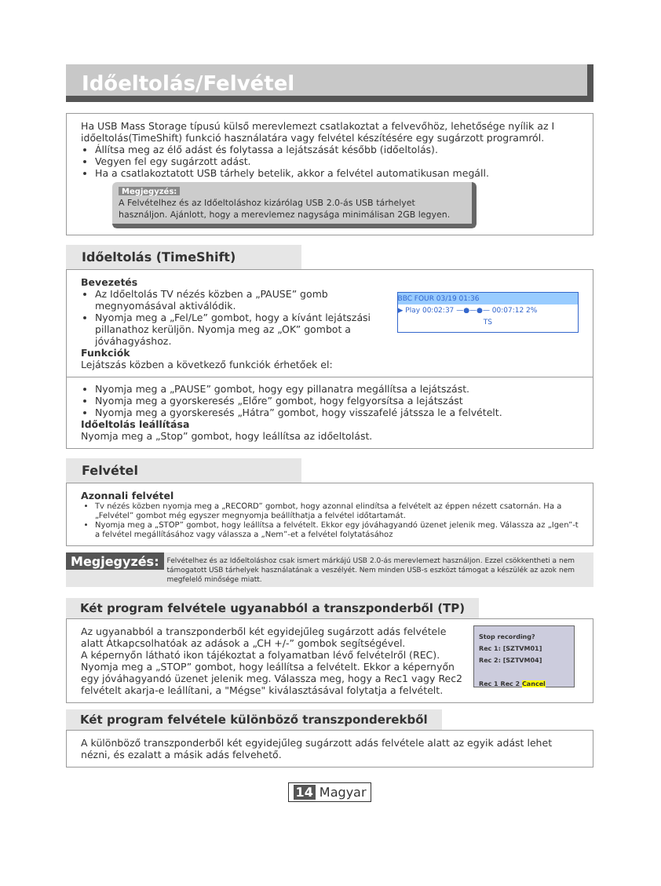Időeltolás/Felvétel
Ha USB Mass Storage típusú külső merevlemezt csatlakoztat a felvevőhöz, lehetősége nyílik az I időeltolás(TimeShift) funkció használatára vagy felvétel készítésére egy sugárzott programról.
Állítsa meg az élő adást és folytassa a lejátszását később (időeltolás).
Vegyen fel egy sugárzott adást.
Ha a csatlakoztatott USB tárhely betelik, akkor a felvétel automatikusan megáll.
Megjegyzés:
A Felvételhez és az Időeltoláshoz kizárólag USB 2.0-ás USB tárhelyet használjon. Ajánlott, hogy a merevlemez nagysága minimálisan 2GB legyen.
Időeltolás (TimeShift)
Bevezetés
Az Időeltolás TV nézés közben a „PAUSE” gomb megnyomásával aktiválódik.
Nyomja meg a „Fel/Le” gombot, hogy a kívánt lejátszási pillanathoz kerüljön. Nyomja meg az „OK” gombot a jóváhagyáshoz.
Funkciók
Lejátszás közben a következő funkciók érhetőek el:
BBC FOUR 03/19 01:36
▶ Play 00:02:37 —●—●— 00:07:12 2%
TS
Nyomja meg a „PAUSE” gombot, hogy egy pillanatra megállítsa a lejátszást.
Nyomja meg a gyorskeresés „Előre” gombot, hogy felgyorsítsa a lejátszást
Nyomja meg a gyorskeresés „Hátra” gombot, hogy visszafelé játssza le a felvételt.
Időeltolás leállítása
Nyomja meg a „Stop” gombot, hogy leállítsa az időeltolást.
Felvétel
Azonnali felvétel
Tv nézés közben nyomja meg a „RECORD” gombot, hogy azonnal elindítsa a felvételt az éppen nézett csatornán. Ha a „Felvétel” gombot még egyszer megnyomja beállíthatja a felvétel időtartamát.
Nyomja meg a „STOP” gombot, hogy leállítsa a felvételt. Ekkor egy jóváhagyandó üzenet jelenik meg. Válassza az „Igen”-t a felvétel megállításához vagy válassza a „Nem”-et a felvétel folytatásához
Megjegyzés:
Felvételhez és az Időeltoláshoz csak ismert márkájú USB 2.0-ás merevlemezt használjon. Ezzel csökkentheti a nem támogatott USB tárhelyek használatának a veszélyét. Nem minden USB-s eszközt támogat a készülék az azok nem megfelelő minősége miatt.
Két program felvétele ugyanabból a transzponderből (TP)
Az ugyanabból a transzponderből két egyidejűleg sugárzott adás felvétele alatt Átkapcsolhatóak az adások a „CH +/-” gombok segítségével.
A képernyőn látható ikon tájékoztat a folyamatban lévő felvételről (REC).
Nyomja meg a „STOP” gombot, hogy leállítsa a felvételt. Ekkor a képernyőn egy jóváhagyandó üzenet jelenik meg. Válassza meg, hogy a Rec1 vagy Rec2 felvételt akarja-e leállítani, a "Mégse" kiválasztásával folytatja a felvételt.
Stop recording?
Rec 1: [SZTVM01]
Rec 2: [SZTVM04]
Rec 1 Rec 2 Cancel
Két program felvétele különböző transzponderekből
A különböző transzponderből két egyidejűleg sugárzott adás felvétele alatt az egyik adást lehet nézni, és ezalatt a másik adás felvehető.
14 Magyar